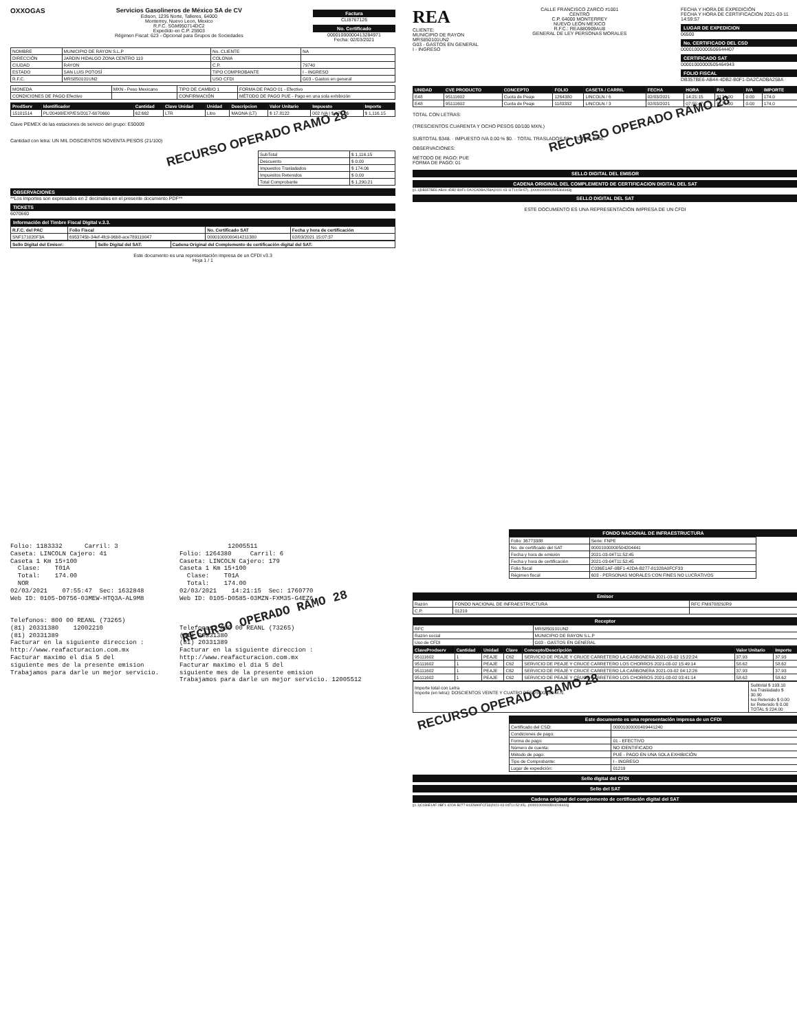OXXOGAS Servicios Gasolineros de México SA de CV
Edison, 1235 Norte, Talleres, 64000
Monterrey, Nuevo Leon, Mexico
R.F.C. SGM950714DC2
Expedido en C.P. 25903
Régimen Fiscal: 623 - Opcional para Grupos de Sociedades
Factura
CLI8767126
No. Certificado
00001000000413284971
Fecha: 02/03/2021
| NOMBRE | MUNICIPIO DE RAYON S.L.P | No. CLIENTE | NA |
| DIRECCIÓN | JARDIN HIDALGO ZONA CENTRO 110 | COLONIA | |
| CIUDAD | RAYON | C.P. | 79740 |
| ESTADO | SAN LUIS POTOSÍ | TIPO COMPROBANTE | I - INGRESO |
| R.F.C. | MRS850101UN2 | USO CFDI | G03 - Gastos en general |
| MONEDA | MXN - Peso Mexicano | TIPO DE CAMBIO 1 | FORMA DE PAGO 01 - Efectivo |
| CONDICIONES DE PAGO Efectivo | | CONFIRMACIÓN | MÉTODO DE PAGO PUE - Pago en una sola exhibición |
| ProdServ | Identificador | Cantidad | Clave Unidad | Unidad | Descripcion | Valor Unitario | Impuesto | Importe |
| --- | --- | --- | --- | --- | --- | --- | --- | --- |
| 15101514 | PL/20498/EXP/ES/2017-6070660 | 62.662 | LTR | Litro | MAGNA (LT) | $ 17.8122 | 002 IVA / $ 174.06 | $ 1,116.15 |
Clave PEMEX de las estaciones de servicio del grupo: E50009
Cantidad con letra: UN MIL DOSCIENTOS NOVENTA PESOS (21/100) RECURSO OPERADO RAMO 28
| SubTotal | $ 1,116.15 |
| Descuento | $ 0.00 |
| Impuestos Trasladados | $ 174.06 |
| Impuestos Retenidos | $ 0.00 |
| Total Comprobante | $ 1,290.21 |
OBSERVACIONES
**Los importes son expresados en 2 decimales en el presente documento PDF**
TICKETS
6070660
Información del Timbre Fiscal Digital v.3.3.
| R.F.C. del PAC | Folio Fiscal | No. Certificado SAT | Fecha y hora de certificación |
| SNF171020F3A | 6953745b-34ef-4fc9-96b8-ace789119047 | 00001000000414211380 | 02/03/2021 15:07:37 |
| Sello Digital del Emisor: | Sello Digital del SAT: | Cadena Original del Complemento de certificación digital del SAT: |
Este documento es una representación impresa de un CFDI v3.3
Hoja 1 / 1
REA
CLIENTE:
MUNICIPIO DE RAYON
MRS850101UN2
G03 - GASTOS EN GENERAL
I - INGRESO
CALLE FRANCISCO ZARCO #1001
CENTRO
C.P. 64000 MONTERREY
NUEVO LEÓN MÉXICO
R.F.C.: REA880909AU8
GENERAL DE LEY PERSONAS MORALES
FECHA Y HORA DE EXPEDICIÓN
FECHA Y HORA DE CERTIFICACIÓN 2021-03-11 14:59:57
LUGAR DE EXPEDICION
06500
No. CERTIFICADO DEL CSD
00001000000506644407
CERTIFICADO SAT
00001000000505464943
FOLIO FISCAL
DB357BE6-AB44-4DB2-B0F1-DA2CADBA258A
| UNIDAD | CVE PRODUCTO | CONCEPTO | FOLIO | CASETA / CARRIL | FECHA | HORA | P.U. | IVA | IMPORTE |
| --- | --- | --- | --- | --- | --- | --- | --- | --- | --- |
| E48 | 95111602 | Cuota de Peaje | 1264380 | LINCOLN / 6 | 02/03/2021 | 14:21:15 | $174.00 | 0.00 | 174.0 |
| E48 | 95111602 | Cuota de Peaje | 1183332 | LINCOLN / 3 | 02/03/2021 | 07:55:47 | $174.00 | 0.00 | 174.0 |
TOTAL CON LETRAS:
(TRESCIENTOS CUARENTA Y OCHO PESOS 00/100 MXN.) RECURSO OPERADO RAMO 28
SUBTOTAL $348. · IMPUESTO IVA 0.00 % $0. · TOTAL TRASLADOS $0. · TOTAL: $348.
OBSERVACIONES:
MÉTODO DE PAGO: PUE
FORMA DE PAGO: 01
SELLO DIGITAL DEL EMISOR
CADENA ORIGINAL DEL COMPLEMENTO DE CERTIFICACION DIGITAL DEL SAT
||1.1|DB357BE6-AB44-4DB2-B0F1-DA2CADBA258A|2021-03-11T14:59:57|...|00001000000505464943||
SELLO DIGITAL DEL SAT
ESTE DOCUMENTO ES UNA REPRESENTACIÓN IMPRESA DE UN CFDI
Folio: 1183332 Carril: 3 Caseta: LINCOLN Cajero: 41 Caseta 1 Km 15+100 Clase: T01A Total: 174.00 NOR 02/03/2021 07:55:47 Sec: 1632848 Web ID: 0105-D0756-03MEW-HTQ3A-AL9M8 Telefonos: 800 00 REANL (73265) (81) 20331380 12002210 (81) 20331389 Facturar en la siguiente direccion : http://www.reafacturacion.com.mx Facturar maximo el dia 5 del siguiente mes de la presente emision Trabajamos para darle un mejor servicio.
12005511 Folio: 1264380 Carril: 6 Caseta: LINCOLN Cajero: 179 Caseta 1 Km 15+100 Clase: T01A Total: 174.00 02/03/2021 14:21:15 Sec: 1760770 Web ID: 0105-D0585-03MZN-FXM35-G4EZ6 RECURSO OPERADO RAMO 28 Telefonos: 800 00 REANL (73265) (81) 20331380 (81) 20331389 Facturar en la siguiente direccion : http://www.reafacturacion.com.mx Facturar maximo el dia 5 del siguiente mes de la presente emision Trabajamos para darle un mejor servicio. 12005512
FONDO NACIONAL DE INFRAESTRUCTURA
| Folio: 36773388 | Serie: FNPE |
| No. de certificado del SAT | 00001000000504204441 |
| Fecha y hora de emisión | 2021-03-04T11:52:45 |
| Fecha y hora de certificación | 2021-03-04T11:52:45 |
| Folio fiscal | C036E1AF-0BF1-42DA-B277-81328A0FCF33 |
| Régimen fiscal | 603 - PERSONAS MORALES CON FINES NO LUCRATIVOS |
Emisor
| Razón | FONDO NACIONAL DE INFRAESTRUCTURA | RFC FNI970829JR9 |
| C.P. | 01219 | |
Receptor
| RFC | MRS850101UN2 |
| Razón social | MUNICIPIO DE RAYON S.L.P |
| Uso de CFDI | G03 - GASTOS EN GENERAL |
| ClaveProdserv | Cantidad | Unidad | Clave | Concepto/Descripción | Valor Unitario | Importe |
| --- | --- | --- | --- | --- | --- | --- |
| 95111602 | 1 | PEAJE | C62 | SERVICIO DE PEAJE Y CRUCE CARRETERO LA CARBONERA 2021-03-02 15:22:24 | 37.93 | 37.93 |
| 95111602 | 1 | PEAJE | C62 | SERVICIO DE PEAJE Y CRUCE CARRETERO LOS CHORROS 2021-03-02 15:49:14 | 58.62 | 58.62 |
| 95111602 | 1 | PEAJE | C62 | SERVICIO DE PEAJE Y CRUCE CARRETERO LA CARBONERA 2021-03-02 04:12:26 | 37.93 | 37.93 |
| 95111602 | 1 | PEAJE | C62 | SERVICIO DE PEAJE Y CRUCE CARRETERO LOS CHORROS 2021-03-02 03:41:14 | 58.62 | 58.62 |
| Importe total con Letra Importe (en letra): DOSCIENTOS VEINTE Y CUATRO PESOS 00/100 M.N. RECURSO OPERADO RAMO 28 | Subtotal $ 193.10 Iva Trasladado $ 30.90 Iva Retenido $ 0.00 Isr Retenido $ 0.00 TOTAL $ 224.00 |
Este documento es una representación impresa de un CFDI
| Certificado del CSD: | 00001000000409441240 |
| Condiciones de pago: | |
| Forma de pago: | 01 - EFECTIVO |
| Número de cuenta: | NO IDENTIFICADO |
| Método de pago: | PUE - PAGO EN UNA SOLA EXHIBICIÓN |
| Tipo de Comprobante: | I - INGRESO |
| Lugar de expedición: | 01219 |
Sello digital del CFDI
Sello del SAT
Cadena original del complemento de certificación digital del SAT
||1.1|C036E1AF-0BF1-42DA-B277-81328A0FCF33|2021-03-04T11:52:45|...|00001000000504204441||